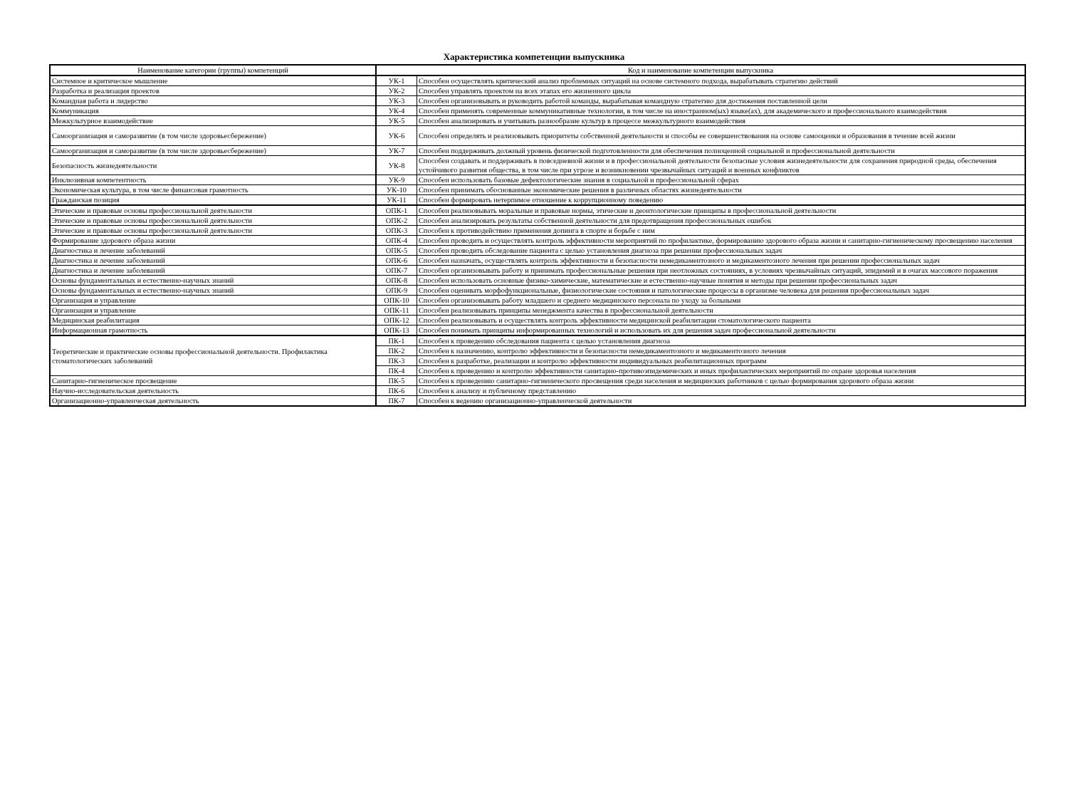Характеристика компетенции выпускника
| Наименование категории (группы) компетенций | Код и наименование компетенции выпускника | |
| --- | --- | --- |
| Системное и критическое мышление | УК-1 | Способен осуществлять критический анализ проблемных ситуаций на основе системного подхода, вырабатывать стратегию действий |
| Разработка и реализация проектов | УК-2 | Способен управлять проектом на всех этапах его жизненного цикла |
| Командная работа и лидерство | УК-3 | Способен организовывать и руководить работой команды, вырабатывая командную стратегию для достижения поставленной цели |
| Коммуникация | УК-4 | Способен применять современные коммуникативные технологии, в том числе на иностранном(ых) языке(ах), для академического и профессионального взаимодействия |
| Межкультурное взаимодействие | УК-5 | Способен анализировать и учитывать разнообразие культур в процессе межкультурного взаимодействия |
| Самоорганизация и саморазвитие (в том числе здоровьесбережение) | УК-6 | Способен определять и реализовывать приоритеты собственной деятельности и способы ее совершенствования на основе самооценки и образования в течение всей жизни |
| Самоорганизация и саморазвитие (в том числе здоровьесбережение) | УК-7 | Способен поддерживать должный уровень физической подготовленности для обеспечения полноценной социальной и профессиональной деятельности |
| Безопасность жизнедеятельности | УК-8 | Способен создавать и поддерживать в повседневной жизни и в профессиональной деятельности безопасные условия жизнедеятельности для сохранения природной среды, обеспечения устойчивого развития общества, в том числе при угрозе и возникновении чрезвычайных ситуаций и военных конфликтов |
| Инклюзивная компетентность | УК-9 | Способен использовать базовые дефектологические знания в социальной и профессиональной сферах |
| Экономическая культура, в том числе финансовая грамотность | УК-10 | Способен принимать обоснованные экономические решения в различных областях жизнедеятельности |
| Гражданская позиция | УК-11 | Способен формировать нетерпимое отношение к коррупционному поведению |
| Этические и правовые основы профессиональной деятельности | ОПК-1 | Способен реализовывать моральные и правовые нормы, этические и деонтологические принципы в профессиональной деятельности |
| Этические и правовые основы профессиональной деятельности | ОПК-2 | Способен анализировать результаты собственной деятельности для предотвращения профессиональных ошибок |
| Этические и правовые основы профессиональной деятельности | ОПК-3 | Способен к противодействию применения допинга в спорте и борьбе с ним |
| Формирование здорового образа жизни | ОПК-4 | Способен проводить и осуществлять контроль эффективности мероприятий по профилактике, формированию здорового образа жизни и санитарно-гигиеническому просвещению населения |
| Диагностика и лечение заболеваний | ОПК-5 | Способен проводить обследование пациента с целью установления диагноза при решении профессиональных задач |
| Диагностика и лечение заболеваний | ОПК-6 | Способен назначать, осуществлять контроль эффективности и безопасности немедикаментозного и медикаментозного лечения при решении профессиональных задач |
| Диагностика и лечение заболеваний | ОПК-7 | Способен организовывать работу и принимать профессиональные решения при неотложных состояниях, в условиях чрезвычайных ситуаций, эпидемий и в очагах массового поражения |
| Основы фундаментальных и естественно-научных знаний | ОПК-8 | Способен использовать основные физико-химические, математические и естественно-научные понятия и методы при решении профессиональных задач |
| Основы фундаментальных и естественно-научных знаний | ОПК-9 | Способен оценивать морфофункциональные, физиологические состояния и патологические процессы в организме человека для решения профессиональных задач |
| Организация и управление | ОПК-10 | Способен организовывать работу младшего и среднего медицинского персонала по уходу за больными |
| Организация и управление | ОПК-11 | Способен реализовывать принципы менеджмента качества в профессиональной деятельности |
| Медицинская реабилитация | ОПК-12 | Способен реализовывать и осуществлять контроль эффективности медицинской реабилитации стоматологического пациента |
| Информационная грамотность | ОПК-13 | Способен понимать принципы информированных технологий и использовать их для решения задач профессиональной деятельности |
| Теоретические и практические основы профессиональной деятельности. Профилактика стоматологических заболеваний | ПК-1 | Способен к проведению обследования пациента с целью установления диагноза |
| | ПК-2 | Способен к назначению, контролю эффективности и безопасности немедикаментозного и медикаментозного лечения |
| | ПК-3 | Способен к разработке, реализации и контролю эффективности индивидуальных реабилитационных программ |
| | ПК-4 | Способен к проведению и контролю эффективности санитарно-противоэпидемических и иных профилактических мероприятий по охране здоровья населения |
| Санитарно-гигиеническое просвещение | ПК-5 | Способен к проведению санитарно-гигиенического просвещения среди населения и медицинских работников с целью формирования здорового образа жизни |
| Научно-исследовательская деятельность | ПК-6 | Способен к анализу и публичному представлению |
| Организационно-управленческая деятельность | ПК-7 | Способен к ведению организационно-управленческой деятельности |